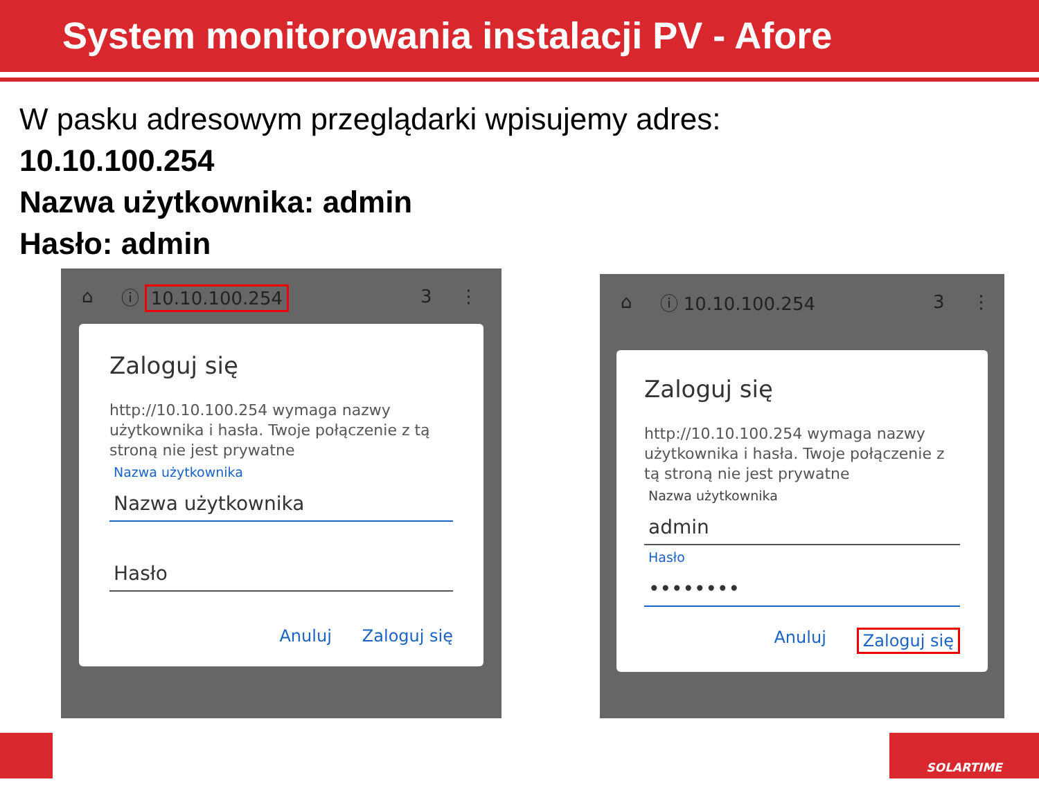System monitorowania instalacji PV - Afore
W pasku adresowym przeglądarki wpisujemy adres:
10.10.100.254
Nazwa użytkownika: admin
Hasło: admin
⌂ ⓘ 10.10.100.254 3 ⋮
Zaloguj się
http://10.10.100.254 wymaga nazwy użytkownika i hasła. Twoje połączenie z tą stroną nie jest prywatne
Nazwa użytkownika
Nazwa użytkownika
Hasło
Anuluj Zaloguj się
⌂ ⓘ 10.10.100.254 3 ⋮
Zaloguj się
http://10.10.100.254 wymaga nazwy użytkownika i hasła. Twoje połączenie z tą stroną nie jest prywatne
Nazwa użytkownika
admin
Hasło
••••••••
Anuluj Zaloguj się
SOLARTIME